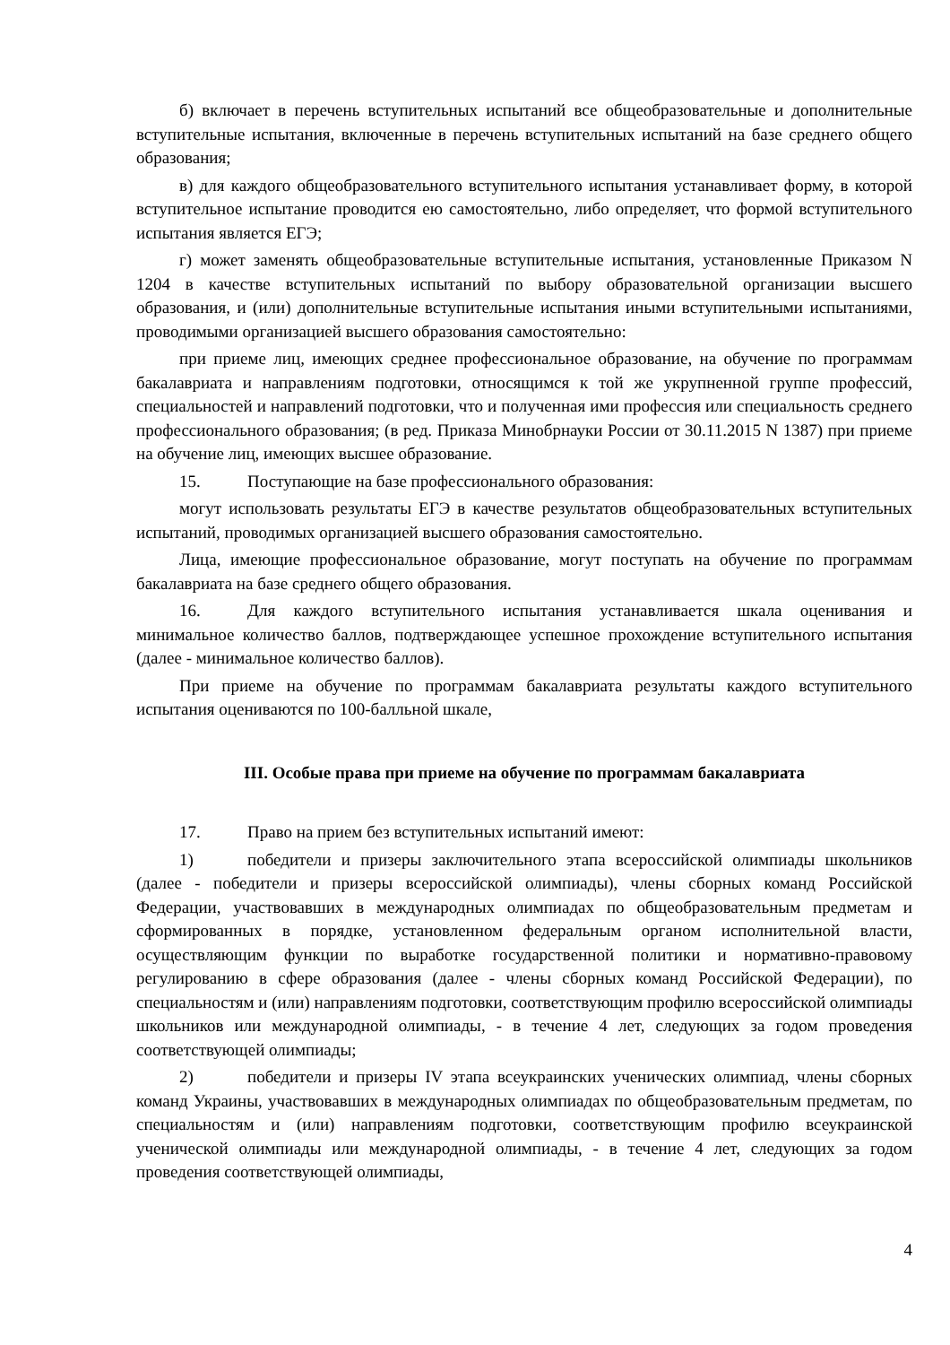б) включает в перечень вступительных испытаний все общеобразовательные и дополнительные вступительные испытания, включенные в перечень вступительных испытаний на базе среднего общего образования;
в) для каждого общеобразовательного вступительного испытания устанавливает форму, в которой вступительное испытание проводится ею самостоятельно, либо определяет, что формой вступительного испытания является ЕГЭ;
г) может заменять общеобразовательные вступительные испытания, установленные Приказом N 1204 в качестве вступительных испытаний по выбору образовательной организации высшего образования, и (или) дополнительные вступительные испытания иными вступительными испытаниями, проводимыми организацией высшего образования самостоятельно:
при приеме лиц, имеющих среднее профессиональное образование, на обучение по программам бакалавриата и направлениям подготовки, относящимся к той же укрупненной группе профессий, специальностей и направлений подготовки, что и полученная ими профессия или специальность среднего профессионального образования; (в ред. Приказа Минобрнауки России от 30.11.2015 N 1387) при приеме на обучение лиц, имеющих высшее образование.
15. Поступающие на базе профессионального образования:
могут использовать результаты ЕГЭ в качестве результатов общеобразовательных вступительных испытаний, проводимых организацией высшего образования самостоятельно.
Лица, имеющие профессиональное образование, могут поступать на обучение по программам бакалавриата на базе среднего общего образования.
16. Для каждого вступительного испытания устанавливается шкала оценивания и минимальное количество баллов, подтверждающее успешное прохождение вступительного испытания (далее - минимальное количество баллов).
При приеме на обучение по программам бакалавриата результаты каждого вступительного испытания оцениваются по 100-балльной шкале,
III. Особые права при приеме на обучение по программам бакалавриата
17. Право на прием без вступительных испытаний имеют:
1) победители и призеры заключительного этапа всероссийской олимпиады школьников (далее - победители и призеры всероссийской олимпиады), члены сборных команд Российской Федерации, участвовавших в международных олимпиадах по общеобразовательным предметам и сформированных в порядке, установленном федеральным органом исполнительной власти, осуществляющим функции по выработке государственной политики и нормативно-правовому регулированию в сфере образования (далее - члены сборных команд Российской Федерации), по специальностям и (или) направлениям подготовки, соответствующим профилю всероссийской олимпиады школьников или международной олимпиады, - в течение 4 лет, следующих за годом проведения соответствующей олимпиады;
2) победители и призеры IV этапа всеукраинских ученических олимпиад, члены сборных команд Украины, участвовавших в международных олимпиадах по общеобразовательным предметам, по специальностям и (или) направлениям подготовки, соответствующим профилю всеукраинской ученической олимпиады или международной олимпиады, - в течение 4 лет, следующих за годом проведения соответствующей олимпиады,
4